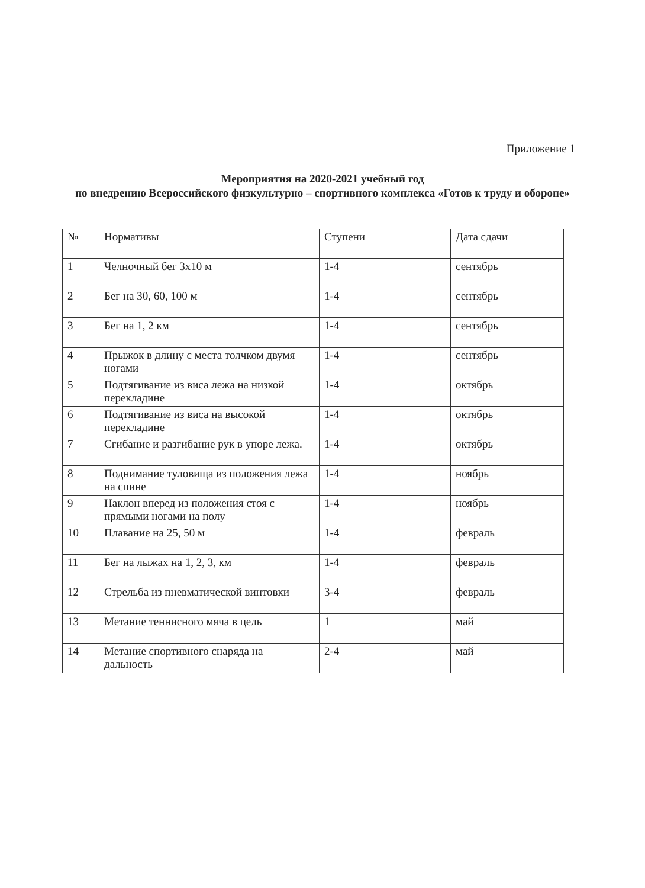Приложение 1
Мероприятия на 2020-2021 учебный год
по внедрению Всероссийского физкультурно – спортивного комплекса «Готов к труду и обороне»
| № | Нормативы | Ступени | Дата сдачи |
| --- | --- | --- | --- |
| 1 | Челночный бег 3х10 м | 1-4 | сентябрь |
| 2 | Бег на 30, 60, 100 м | 1-4 | сентябрь |
| 3 | Бег на 1, 2 км | 1-4 | сентябрь |
| 4 | Прыжок в длину с места толчком двумя ногами | 1-4 | сентябрь |
| 5 | Подтягивание из виса лежа на низкой перекладине | 1-4 | октябрь |
| 6 | Подтягивание из виса на высокой перекладине | 1-4 | октябрь |
| 7 | Сгибание и разгибание рук в упоре лежа. | 1-4 | октябрь |
| 8 | Поднимание туловища из положения лежа на спине | 1-4 | ноябрь |
| 9 | Наклон вперед из положения стоя с прямыми ногами на полу | 1-4 | ноябрь |
| 10 | Плавание на 25, 50 м | 1-4 | февраль |
| 11 | Бег на лыжах на 1, 2, 3, км | 1-4 | февраль |
| 12 | Стрельба из пневматической винтовки | 3-4 | февраль |
| 13 | Метание теннисного мяча в цель | 1 | май |
| 14 | Метание спортивного снаряда на дальность | 2-4 | май |